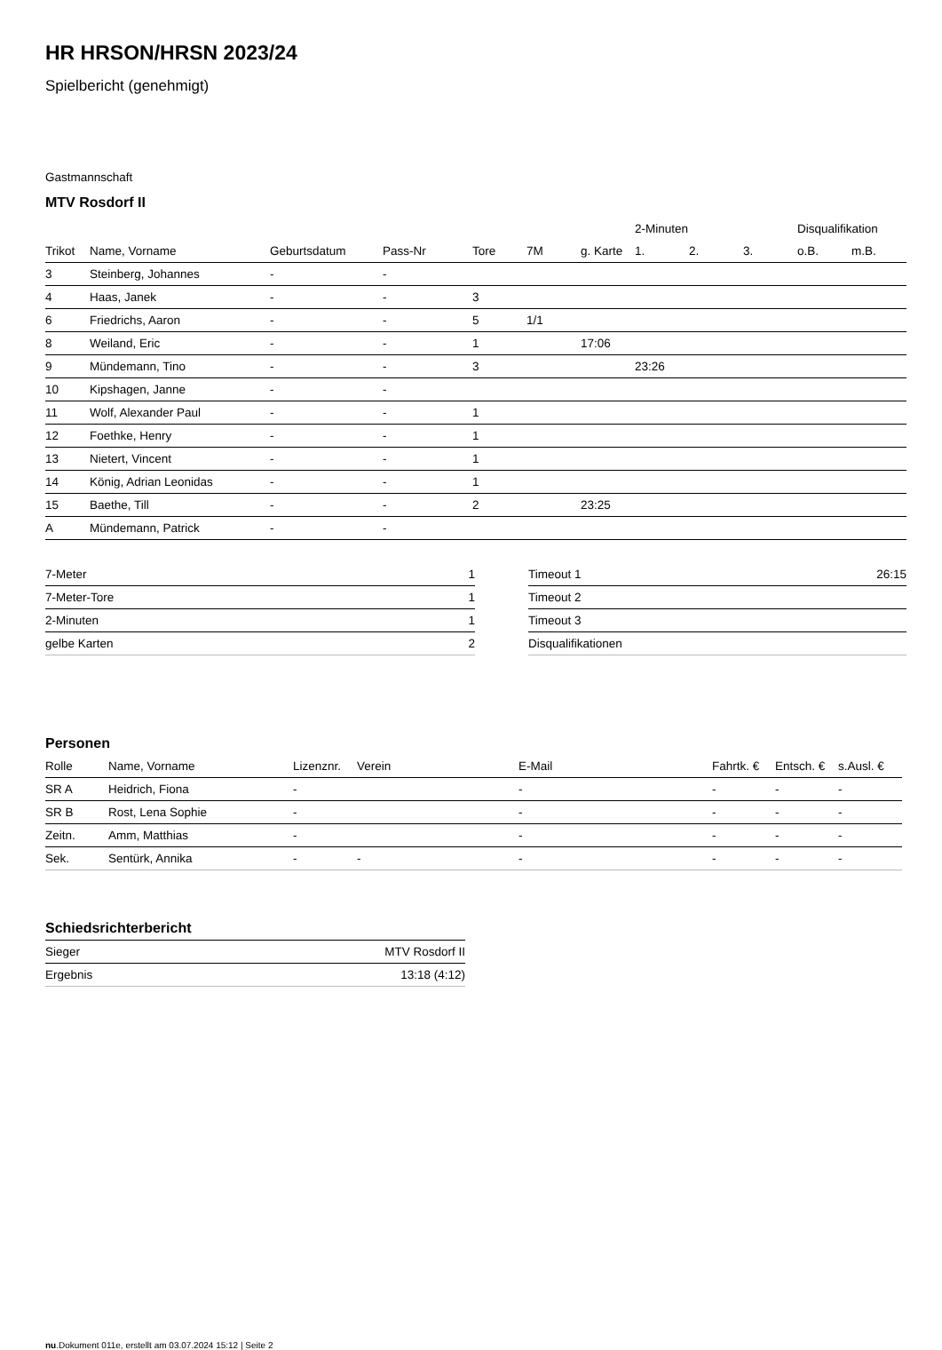HR HRSON/HRSN 2023/24
Spielbericht (genehmigt)
Gastmannschaft
MTV Rosdorf II
| | | | | | | | 2-Minuten | | | Disqualifikation | |
| --- | --- | --- | --- | --- | --- | --- | --- | --- | --- | --- | --- |
| Trikot | Name, Vorname | Geburtsdatum | Pass-Nr | Tore | 7M | g. Karte | 1. | 2. | 3. | o.B. | m.B. |
| 3 | Steinberg, Johannes | - | - | | | | | | | | |
| 4 | Haas, Janek | - | - | 3 | | | | | | | |
| 6 | Friedrichs, Aaron | - | - | 5 | 1/1 | | | | | | |
| 8 | Weiland, Eric | - | - | 1 | | 17:06 | | | | | |
| 9 | Mündemann, Tino | - | - | 3 | | | 23:26 | | | | |
| 10 | Kipshagen, Janne | - | - | | | | | | | | |
| 11 | Wolf, Alexander Paul | - | - | 1 | | | | | | | |
| 12 | Foethke, Henry | - | - | 1 | | | | | | | |
| 13 | Nietert, Vincent | - | - | 1 | | | | | | | |
| 14 | König, Adrian Leonidas | - | - | 1 | | | | | | | |
| 15 | Baethe, Till | - | - | 2 | | 23:25 | | | | | |
| A | Mündemann, Patrick | - | - | | | | | | | | |
| 7-Meter | 1 |
| 7-Meter-Tore | 1 |
| 2-Minuten | 1 |
| gelbe Karten | 2 |
| Timeout 1 | 26:15 |
| Timeout 2 | |
| Timeout 3 | |
| Disqualifikationen | |
Personen
| Rolle | Name, Vorname | Lizenznr. | Verein | E-Mail | Fahrtk. € | Entsch. € | s.Ausl. € |
| --- | --- | --- | --- | --- | --- | --- | --- |
| SR A | Heidrich, Fiona | - | | - | - | - | - |
| SR B | Rost, Lena Sophie | - | | - | - | - | - |
| Zeitn. | Amm, Matthias | - | | - | - | - | - |
| Sek. | Sentürk, Annika | - | - | - | - | - | - |
Schiedsrichterbericht
| Sieger | MTV Rosdorf II |
| Ergebnis | 13:18 (4:12) |
nu.Dokument 011e, erstellt am 03.07.2024 15:12 | Seite 2